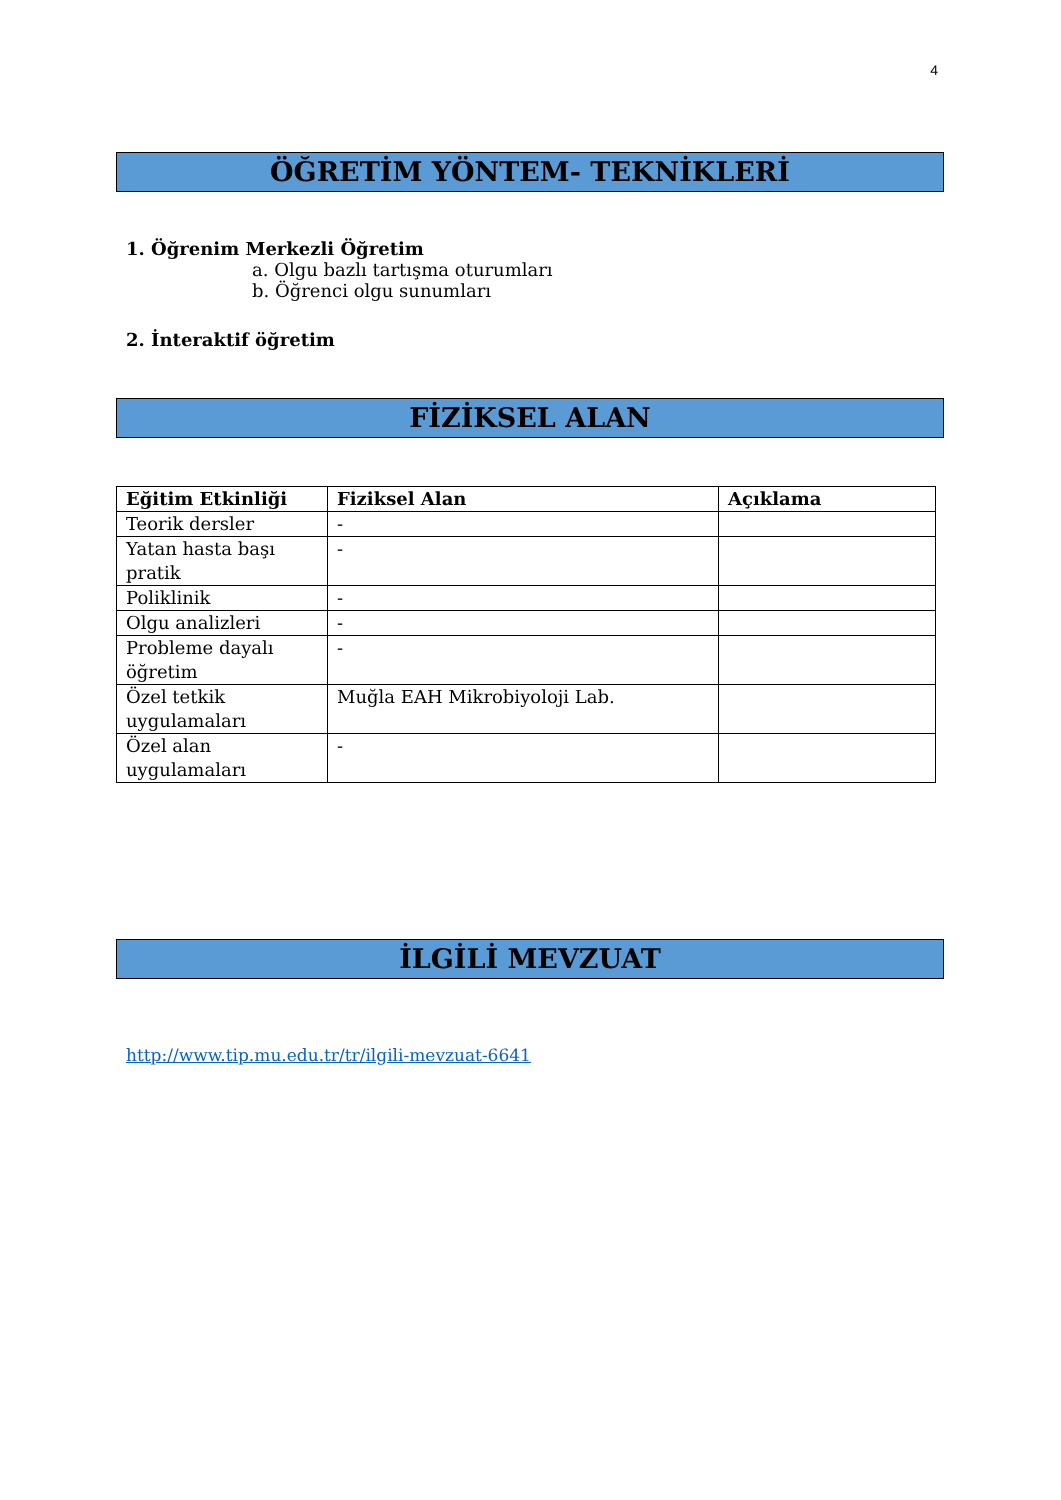4
ÖĞRETİM YÖNTEM- TEKNİKLERİ
1. Öğrenim Merkezli Öğretim
a. Olgu bazlı tartışma oturumları
b. Öğrenci olgu sunumları
2. İnteraktif öğretim
FİZİKSEL ALAN
| Eğitim Etkinliği | Fiziksel Alan | Açıklama |
| --- | --- | --- |
| Teorik dersler | - | |
| Yatan hasta başı pratik | - | |
| Poliklinik | - | |
| Olgu analizleri | - | |
| Probleme dayalı öğretim | - | |
| Özel tetkik uygulamaları | Muğla EAH Mikrobiyoloji Lab. | |
| Özel alan uygulamaları | - | |
İLGİLİ MEVZUAT
http://www.tip.mu.edu.tr/tr/ilgili-mevzuat-6641